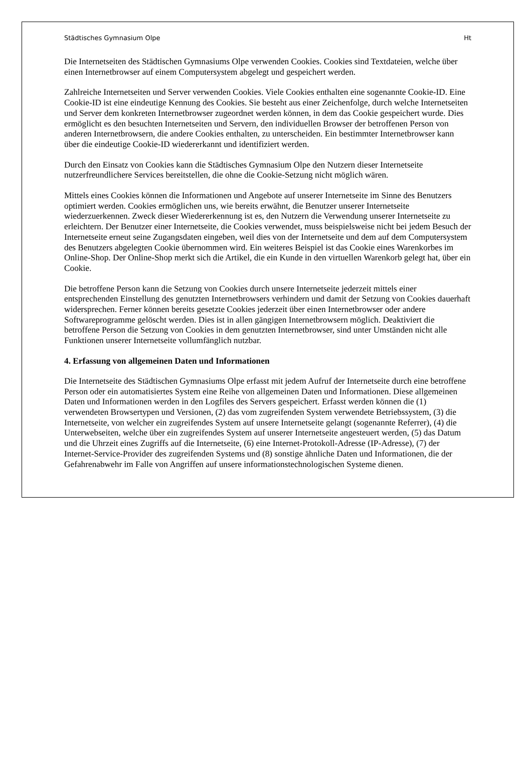Städtisches Gymnasium Olpe Ht
Die Internetseiten des Städtischen Gymnasiums Olpe verwenden Cookies. Cookies sind Textdateien, welche über einen Internetbrowser auf einem Computersystem abgelegt und gespeichert werden.
Zahlreiche Internetseiten und Server verwenden Cookies. Viele Cookies enthalten eine sogenannte Cookie-ID. Eine Cookie-ID ist eine eindeutige Kennung des Cookies. Sie besteht aus einer Zeichenfolge, durch welche Internetseiten und Server dem konkreten Internetbrowser zugeordnet werden können, in dem das Cookie gespeichert wurde. Dies ermöglicht es den besuchten Internetseiten und Servern, den individuellen Browser der betroffenen Person von anderen Internetbrowsern, die andere Cookies enthalten, zu unterscheiden. Ein bestimmter Internetbrowser kann über die eindeutige Cookie-ID wiedererkannt und identifiziert werden.
Durch den Einsatz von Cookies kann die Städtisches Gymnasium Olpe den Nutzern dieser Internetseite nutzerfreundlichere Services bereitstellen, die ohne die Cookie-Setzung nicht möglich wären.
Mittels eines Cookies können die Informationen und Angebote auf unserer Internetseite im Sinne des Benutzers optimiert werden. Cookies ermöglichen uns, wie bereits erwähnt, die Benutzer unserer Internetseite wiederzuerkennen. Zweck dieser Wiedererkennung ist es, den Nutzern die Verwendung unserer Internetseite zu erleichtern. Der Benutzer einer Internetseite, die Cookies verwendet, muss beispielsweise nicht bei jedem Besuch der Internetseite erneut seine Zugangsdaten eingeben, weil dies von der Internetseite und dem auf dem Computersystem des Benutzers abgelegten Cookie übernommen wird. Ein weiteres Beispiel ist das Cookie eines Warenkorbes im Online-Shop. Der Online-Shop merkt sich die Artikel, die ein Kunde in den virtuellen Warenkorb gelegt hat, über ein Cookie.
Die betroffene Person kann die Setzung von Cookies durch unsere Internetseite jederzeit mittels einer entsprechenden Einstellung des genutzten Internetbrowsers verhindern und damit der Setzung von Cookies dauerhaft widersprechen. Ferner können bereits gesetzte Cookies jederzeit über einen Internetbrowser oder andere Softwareprogramme gelöscht werden. Dies ist in allen gängigen Internetbrowsern möglich. Deaktiviert die betroffene Person die Setzung von Cookies in dem genutzten Internetbrowser, sind unter Umständen nicht alle Funktionen unserer Internetseite vollumfänglich nutzbar.
4. Erfassung von allgemeinen Daten und Informationen
Die Internetseite des Städtischen Gymnasiums Olpe erfasst mit jedem Aufruf der Internetseite durch eine betroffene Person oder ein automatisiertes System eine Reihe von allgemeinen Daten und Informationen. Diese allgemeinen Daten und Informationen werden in den Logfiles des Servers gespeichert. Erfasst werden können die (1) verwendeten Browsertypen und Versionen, (2) das vom zugreifenden System verwendete Betriebssystem, (3) die Internetseite, von welcher ein zugreifendes System auf unsere Internetseite gelangt (sogenannte Referrer), (4) die Unterwebseiten, welche über ein zugreifendes System auf unserer Internetseite angesteuert werden, (5) das Datum und die Uhrzeit eines Zugriffs auf die Internetseite, (6) eine Internet-Protokoll-Adresse (IP-Adresse), (7) der Internet-Service-Provider des zugreifenden Systems und (8) sonstige ähnliche Daten und Informationen, die der Gefahrenabwehr im Falle von Angriffen auf unsere informationstechnologischen Systeme dienen.